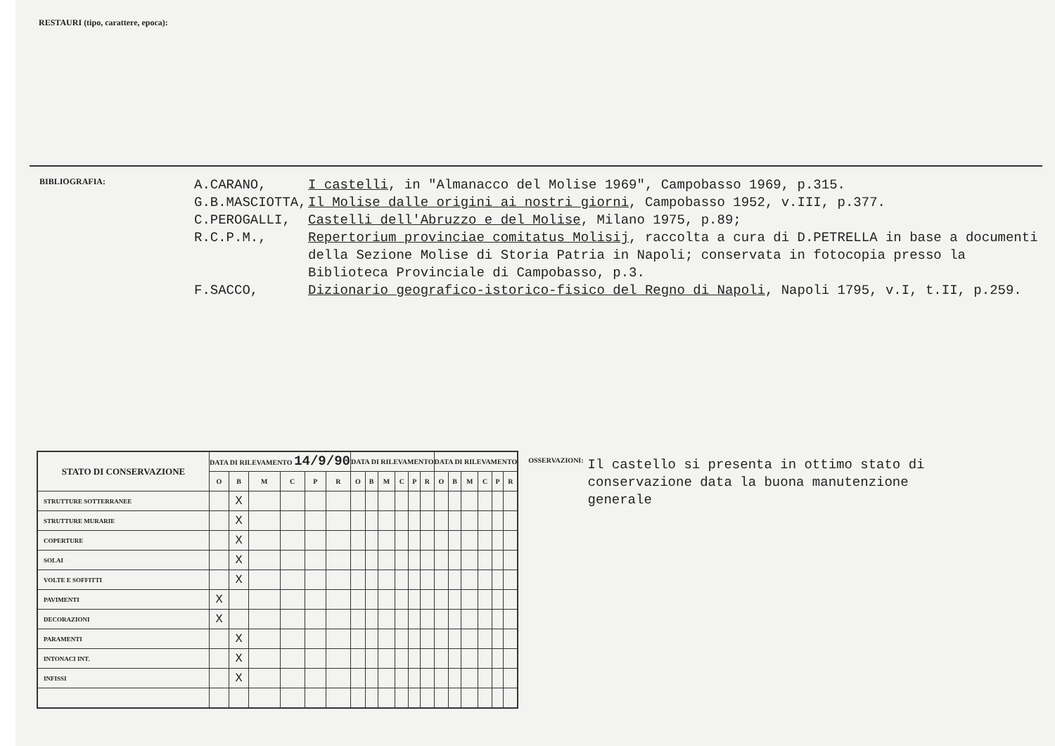RESTAURI (tipo, carattere, epoca):
BIBLIOGRAFIA:
A.CARANO, I castelli, in "Almanacco del Molise 1969", Campobasso 1969, p.315.
G.B.MASCIOTTA, Il Molise dalle origini ai nostri giorni, Campobasso 1952, v.III, p.377.
C.PEROGALLI, Castelli dell'Abruzzo e del Molise, Milano 1975, p.89;
R.C.P.M., Repertorium provinciae comitatus Molisij, raccolta a cura di D.PETRELLA in base a documenti della Sezione Molise di Storia Patria in Napoli; conservata in fotocopia presso la Biblioteca Provinciale di Campobasso, p.3.
F.SACCO, Dizionario geografico-istorico-fisico del Regno di Napoli, Napoli 1795, v.I, t.II, p.259.
| STATO DI CONSERVAZIONE | DATA DI RILEVAMENTO 14/9/90 | | | | | | DATA DI RILEVAMENTO | | | | | | DATA DI RILEVAMENTO | | | | | |
| --- | --- | --- | --- | --- | --- | --- | --- | --- | --- | --- | --- | --- | --- | --- | --- | --- | --- | --- |
| | O | B | M | C | P | R | O | B | M | C | P | R | O | B | M | C | P | R |
| STRUTTURE SOTTERRANEE | | X | | | | | | | | | | | | | | | | |
| STRUTTURE MURARIE | | X | | | | | | | | | | | | | | | | |
| COPERTURE | | X | | | | | | | | | | | | | | | | |
| SOLAI | | X | | | | | | | | | | | | | | | | |
| VOLTE E SOFFITTI | | X | | | | | | | | | | | | | | | | |
| PAVIMENTI | X | | | | | | | | | | | | | | | | | |
| DECORAZIONI | X | | | | | | | | | | | | | | | | | |
| PARAMENTI | | X | | | | | | | | | | | | | | | | |
| INTONACI INT. | | X | | | | | | | | | | | | | | | | |
| INFISSI | | X | | | | | | | | | | | | | | | | |
OSSERVAZIONI:
Il castello si presenta in ottimo stato di conservazione data la buona manutenzione generale